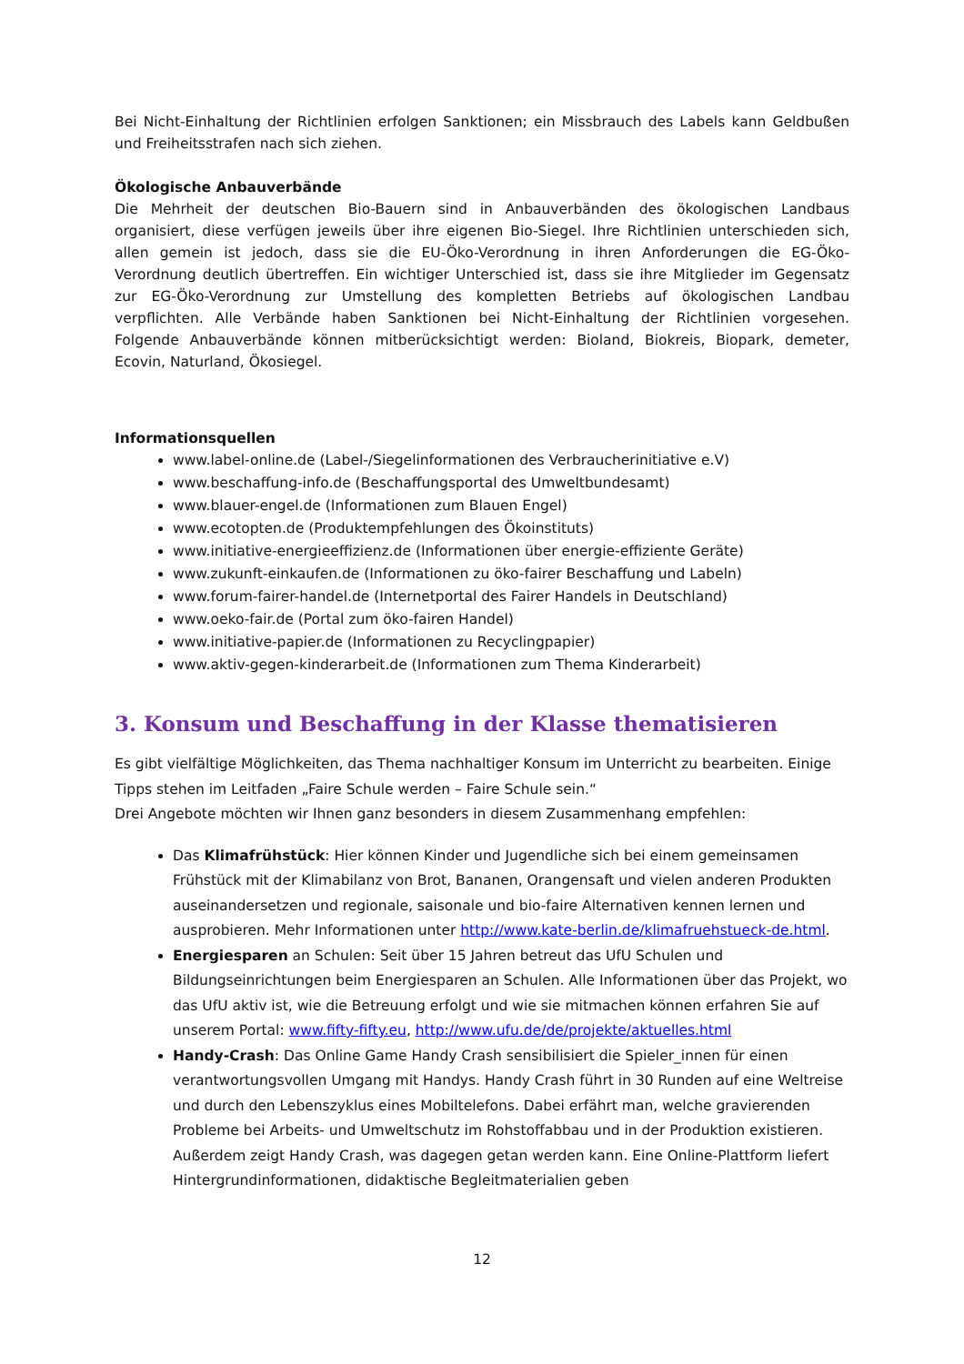Bei Nicht-Einhaltung der Richtlinien erfolgen Sanktionen; ein Missbrauch des Labels kann Geldbußen und Freiheitsstrafen nach sich ziehen.
Ökologische Anbauverbände
Die Mehrheit der deutschen Bio-Bauern sind in Anbauverbänden des ökologischen Landbaus organisiert, diese verfügen jeweils über ihre eigenen Bio-Siegel. Ihre Richtlinien unterschieden sich, allen gemein ist jedoch, dass sie die EU-Öko-Verordnung in ihren Anforderungen die EG-Öko-Verordnung deutlich übertreffen. Ein wichtiger Unterschied ist, dass sie ihre Mitglieder im Gegensatz zur EG-Öko-Verordnung zur Umstellung des kompletten Betriebs auf ökologischen Landbau verpflichten. Alle Verbände haben Sanktionen bei Nicht-Einhaltung der Richtlinien vorgesehen. Folgende Anbauverbände können mitberücksichtigt werden: Bioland, Biokreis, Biopark, demeter, Ecovin, Naturland, Ökosiegel.
Informationsquellen
www.label-online.de (Label-/Siegelinformationen des Verbraucherinitiative e.V)
www.beschaffung-info.de (Beschaffungsportal des Umweltbundesamt)
www.blauer-engel.de (Informationen zum Blauen Engel)
www.ecotopten.de (Produktempfehlungen des Ökoinstituts)
www.initiative-energieeffizienz.de (Informationen über energie-effiziente Geräte)
www.zukunft-einkaufen.de (Informationen zu öko-fairer Beschaffung und Labeln)
www.forum-fairer-handel.de (Internetportal des Fairer Handels in Deutschland)
www.oeko-fair.de (Portal zum öko-fairen Handel)
www.initiative-papier.de (Informationen zu Recyclingpapier)
www.aktiv-gegen-kinderarbeit.de (Informationen zum Thema Kinderarbeit)
3. Konsum und Beschaffung in der Klasse thematisieren
Es gibt vielfältige Möglichkeiten, das Thema nachhaltiger Konsum im Unterricht zu bearbeiten. Einige Tipps stehen im Leitfaden „Faire Schule werden – Faire Schule sein.“
Drei Angebote möchten wir Ihnen ganz besonders in diesem Zusammenhang empfehlen:
Das Klimafrühstück: Hier können Kinder und Jugendliche sich bei einem gemeinsamen Frühstück mit der Klimabilanz von Brot, Bananen, Orangensaft und vielen anderen Produkten auseinandersetzen und regionale, saisonale und bio-faire Alternativen kennen lernen und ausprobieren. Mehr Informationen unter http://www.kate-berlin.de/klimafruehstueck-de.html.
Energiesparen an Schulen: Seit über 15 Jahren betreut das UfU Schulen und Bildungseinrichtungen beim Energiesparen an Schulen. Alle Informationen über das Projekt, wo das UfU aktiv ist, wie die Betreuung erfolgt und wie sie mitmachen können erfahren Sie auf unserem Portal: www.fifty-fifty.eu, http://www.ufu.de/de/projekte/aktuelles.html
Handy-Crash: Das Online Game Handy Crash sensibilisiert die Spieler_innen für einen verantwortungsvollen Umgang mit Handys. Handy Crash führt in 30 Runden auf eine Weltreise und durch den Lebenszyklus eines Mobiltelefons. Dabei erfährt man, welche gravierenden Probleme bei Arbeits- und Umweltschutz im Rohstoffabbau und in der Produktion existieren. Außerdem zeigt Handy Crash, was dagegen getan werden kann. Eine Online-Plattform liefert Hintergrundinformationen, didaktische Begleitmaterialien geben
12